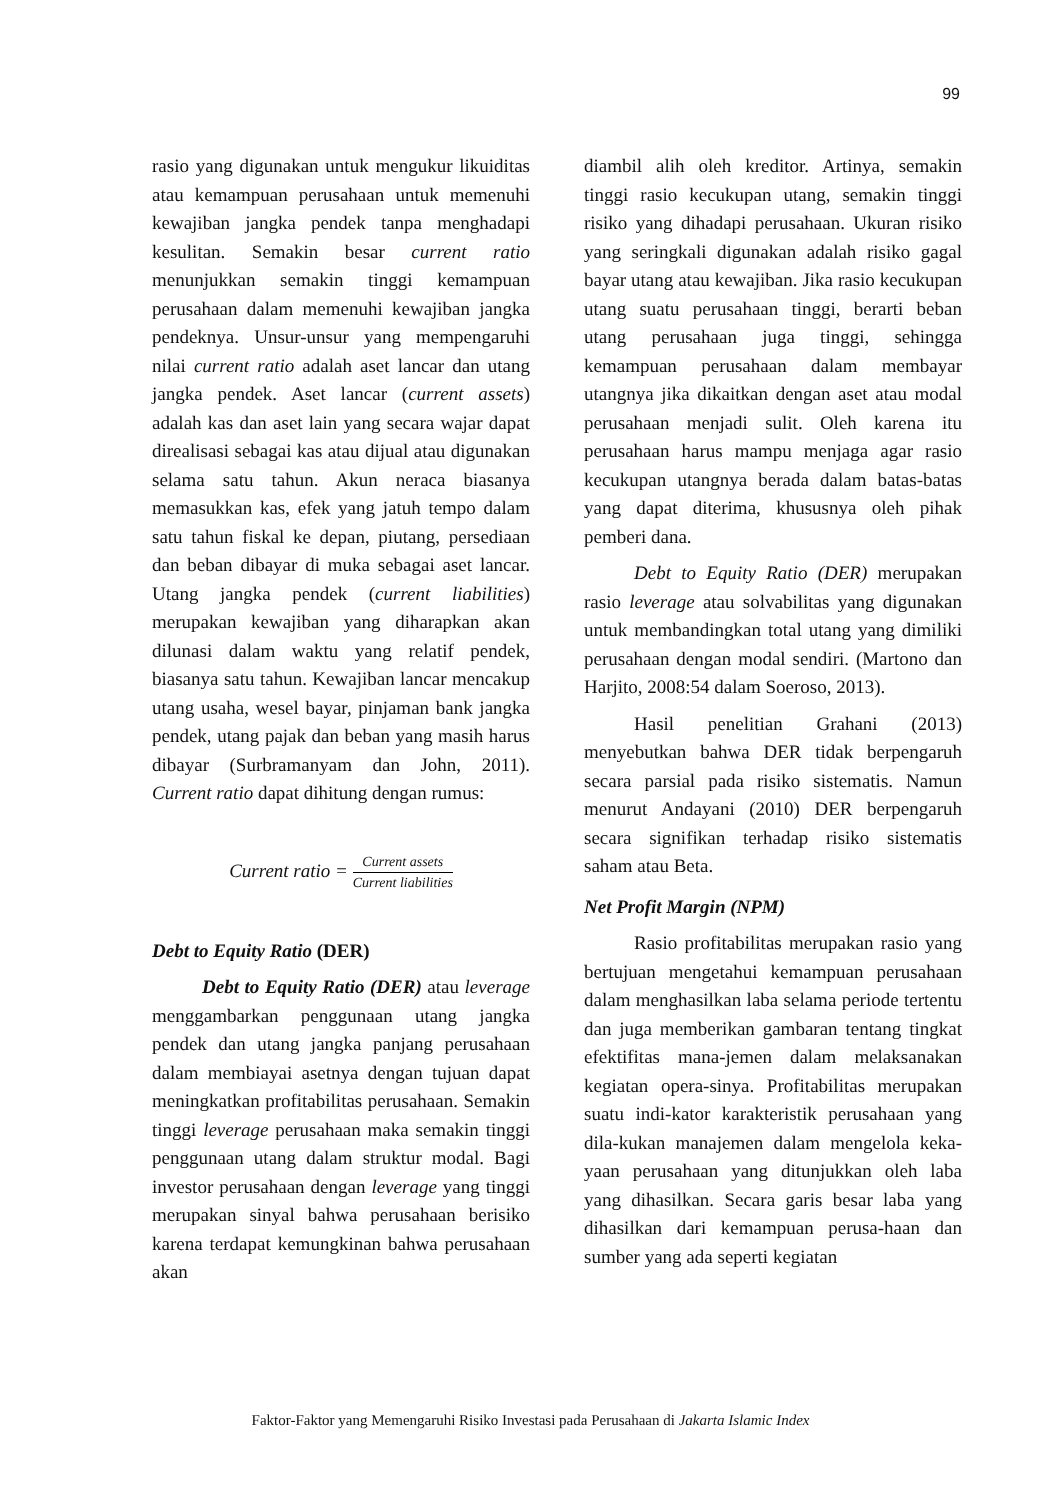99
rasio yang digunakan untuk mengukur likuiditas atau kemampuan perusahaan untuk memenuhi kewajiban jangka pendek tanpa menghadapi kesulitan. Semakin besar current ratio menunjukkan semakin tinggi kemampuan perusahaan dalam memenuhi kewajiban jangka pendeknya. Unsur-unsur yang mempengaruhi nilai current ratio adalah aset lancar dan utang jangka pendek. Aset lancar (current assets) adalah kas dan aset lain yang secara wajar dapat direalisasi sebagai kas atau dijual atau digunakan selama satu tahun. Akun neraca biasanya memasukkan kas, efek yang jatuh tempo dalam satu tahun fiskal ke depan, piutang, persediaan dan beban dibayar di muka sebagai aset lancar. Utang jangka pendek (current liabilities) merupakan kewajiban yang diharapkan akan dilunasi dalam waktu yang relatif pendek, biasanya satu tahun. Kewajiban lancar mencakup utang usaha, wesel bayar, pinjaman bank jangka pendek, utang pajak dan beban yang masih harus dibayar (Surbramanyam dan John, 2011). Current ratio dapat dihitung dengan rumus:
Current ratio = Current assets Current liabilities
Debt to Equity Ratio (DER)
Debt to Equity Ratio (DER) atau leverage menggambarkan penggunaan utang jangka pendek dan utang jangka panjang perusahaan dalam membiayai asetnya dengan tujuan dapat meningkatkan profitabilitas perusahaan. Semakin tinggi leverage perusahaan maka semakin tinggi penggunaan utang dalam struktur modal. Bagi investor perusahaan dengan leverage yang tinggi merupakan sinyal bahwa perusahaan berisiko karena terdapat kemungkinan bahwa perusahaan akan
diambil alih oleh kreditor. Artinya, semakin tinggi rasio kecukupan utang, semakin tinggi risiko yang dihadapi perusahaan. Ukuran risiko yang seringkali digunakan adalah risiko gagal bayar utang atau kewajiban. Jika rasio kecukupan utang suatu perusahaan tinggi, berarti beban utang perusahaan juga tinggi, sehingga kemampuan perusahaan dalam membayar utangnya jika dikaitkan dengan aset atau modal perusahaan menjadi sulit. Oleh karena itu perusahaan harus mampu menjaga agar rasio kecukupan utangnya berada dalam batas-batas yang dapat diterima, khususnya oleh pihak pemberi dana.
Debt to Equity Ratio (DER) merupakan rasio leverage atau solvabilitas yang digunakan untuk membandingkan total utang yang dimiliki perusahaan dengan modal sendiri. (Martono dan Harjito, 2008:54 dalam Soeroso, 2013).
Hasil penelitian Grahani (2013) menyebutkan bahwa DER tidak berpengaruh secara parsial pada risiko sistematis. Namun menurut Andayani (2010) DER berpengaruh secara signifikan terhadap risiko sistematis saham atau Beta.
Net Profit Margin (NPM)
Rasio profitabilitas merupakan rasio yang bertujuan mengetahui kemampuan perusahaan dalam menghasilkan laba selama periode tertentu dan juga memberikan gambaran tentang tingkat efektifitas mana-jemen dalam melaksanakan kegiatan opera-sinya. Profitabilitas merupakan suatu indi-kator karakteristik perusahaan yang dila-kukan manajemen dalam mengelola keka-yaan perusahaan yang ditunjukkan oleh laba yang dihasilkan. Secara garis besar laba yang dihasilkan dari kemampuan perusa-haan dan sumber yang ada seperti kegiatan
Faktor-Faktor yang Memengaruhi Risiko Investasi pada Perusahaan di Jakarta Islamic Index